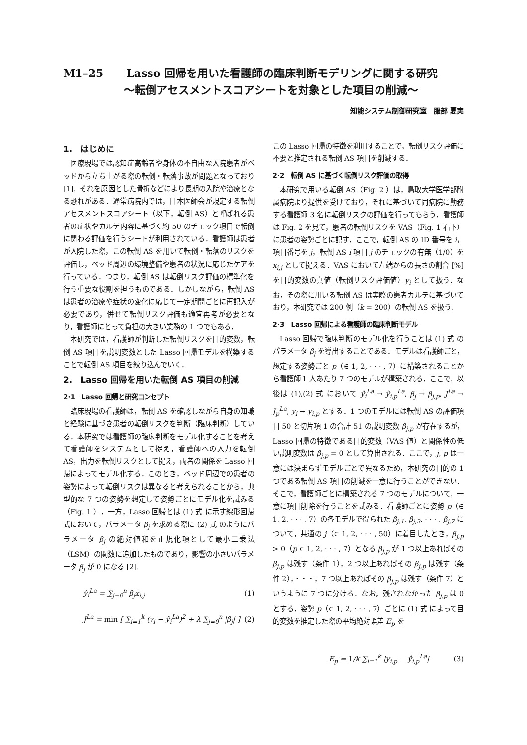M1–25 Lasso 回帰を用いた看護師の臨床判断モデリングに関する研究
〜転倒アセスメントスコアシートを対象とした項目の削減〜
知能システム制御研究室　服部 夏実
1.　はじめに
医療現場では認知症高齢者や身体の不自由な入院患者がベッドから立ち上がる際の転倒・転落事故が問題となっており [1]，それを原因とした骨折などにより長期の入院や治療となる恐れがある．通常病院内では，日本医師会が規定する転倒アセスメントスコアシート（以下，転倒 AS）と呼ばれる患者の症状やカルテ内容に基づく約 50 のチェック項目で転倒に関わる評価を行うシートが利用されている．看護師は患者が入院した際，この転倒 AS を用いて転倒・転落のリスクを評価し，ベッド周辺の環境整備や患者の状況に応じたケアを行っている．つまり，転倒 AS は転倒リスク評価の標準化を行う重要な役割を担うものである．しかしながら，転倒 AS は患者の治療や症状の変化に応じて一定期間ごとに再記入が必要であり，併せて転倒リスク評価も適宜再考が必要となり，看護師にとって負担の大きい業務の 1 つでもある．
本研究では，看護師が判断した転倒リスクを目的変数，転倒 AS 項目を説明変数とした Lasso 回帰モデルを構築することで転倒 AS 項目を絞り込んでいく．
2.　Lasso 回帰を用いた転倒 AS 項目の削減
2·1　Lasso 回帰と研究コンセプト
臨床現場の看護師は，転倒 AS を確認しながら自身の知識と経験に基づき患者の転倒リスクを判断（臨床判断）している．本研究では看護師の臨床判断をモデル化することを考えて看護師をシステムとして捉え，看護師への入力を転倒 AS，出力を転倒リスクとして捉え，両者の関係を Lasso 回帰によってモデル化する．このとき，ベッド周辺での患者の姿勢によって転倒リスクは異なると考えられることから，典型的な 7 つの姿勢を想定して姿勢ごとにモデル化を試みる（Fig. 1 ）．一方，Lasso 回帰とは (1) 式 に示す線形回帰式において，パラメータ β<sub>j</sub> を求める際に (2) 式 のようにパラメータ β<sub>j</sub> の絶対値和を正規化項として最小二乗法（LSM）の関数に追加したものであり，影響の小さいパラメータ β<sub>j</sub> が 0 になる [2].
ŷ<sub>i</sub><sup>La</sup> = ∑<sub>j=0</sub><sup>n</sup> β<sub>j</sub>x<sub>i,j</sub> (1)
J<sup>La</sup> = min [ ∑<sub>i=1</sub><sup>k</sup> (y<sub>i</sub> − ŷ<sub>i</sub><sup>La</sup>)<sup>2</sup> + λ ∑<sub>j=0</sub><sup>n</sup> |β<sub>j</sub>| ] (2)
この Lasso 回帰の特徴を利用することで，転倒リスク評価に不要と推定される転倒 AS 項目を削減する．
2·2　転倒 AS に基づく転倒リスク評価の取得
本研究で用いる転倒 AS（Fig. 2 ）は，鳥取大学医学部附属病院より提供を受けており，それに基づいて同病院に勤務する看護師 3 名に転倒リスクの評価を行ってもらう．看護師は Fig. 2 を見て，患者の転倒リスクを VAS（Fig. 1 右下）に患者の姿勢ごとに記す．ここで，転倒 AS の ID 番号を i，項目番号を j，転倒 AS i 項目 j のチェックの有無（1/0）を x<sub>i,j</sub> として捉える．VAS において左端からの長さの割合 [%] を目的変数の真値（転倒リスク評価値）y<sub>i</sub> として扱う．なお，その際に用いる転倒 AS は実際の患者カルテに基づいており，本研究では 200 例（k = 200）の転倒 AS を扱う．
2·3　Lasso 回帰による看護師の臨床判断モデル
Lasso 回帰で臨床判断のモデル化を行うことは (1) 式 のパラメータ β<sub>j</sub> を導出することである．モデルは看護師ごと，想定する姿勢ごと p（∈ 1, 2, · · · , 7）に構築されることから看護師 1 人あたり 7 つのモデルが構築される．ここで，以後は (1),(2) 式 において ŷ<sub>i</sub><sup>La</sup> → ŷ<sub>i,p</sub><sup>La</sup>, β<sub>j</sub> → β<sub>j,p</sub>, J<sup>La</sup> → J<sub>p</sub><sup>La</sup>, y<sub>i</sub> → y<sub>i,p</sub> とする．1 つのモデルには転倒 AS の評価項目 50 と切片項 1 の合計 51 の説明変数 β<sub>j,p</sub> が存在するが，Lasso 回帰の特徴である目的変数（VAS 値）と関係性の低い説明変数は β<sub>j,p</sub> = 0 として算出される．ここで，j, p は一意には決まらずモデルごとで異なるため，本研究の目的の 1 つである転倒 AS 項目の削減を一意に行うことができない．そこで，看護師ごとに構築される 7 つのモデルについて，一意に項目削除を行うことを試みる．看護師ごとに姿勢 p（∈ 1, 2, · · · , 7）の各モデルで得られた β<sub>j,1</sub>, β<sub>j,2</sub>, · · · , β<sub>j,7</sub> について，共通の j（∈ 1, 2, · · · , 50）に着目したとき，β<sub>j,p</sub> > 0（p ∈ 1, 2, · · · , 7）となる β<sub>j,p</sub> が 1 つ以上あればその β<sub>j,p</sub> は残す（条件 1），2 つ以上あればその β<sub>j,p</sub> は残す（条件 2），・・・，7 つ以上あればその β<sub>j,p</sub> は残す（条件 7）というように 7 つに分ける．なお，残されなかった β<sub>j,p</sub> は 0 とする．姿勢 p（∈ 1, 2, · · · , 7）ごとに (1) 式 によって目的変数を推定した際の平均絶対誤差 E<sub>p</sub> を
E<sub>p</sub> = 1/k ∑<sub>i=1</sub><sup>k</sup> |y<sub>i,p</sub> − ŷ<sub>i,p</sub><sup>La</sup>| (3)